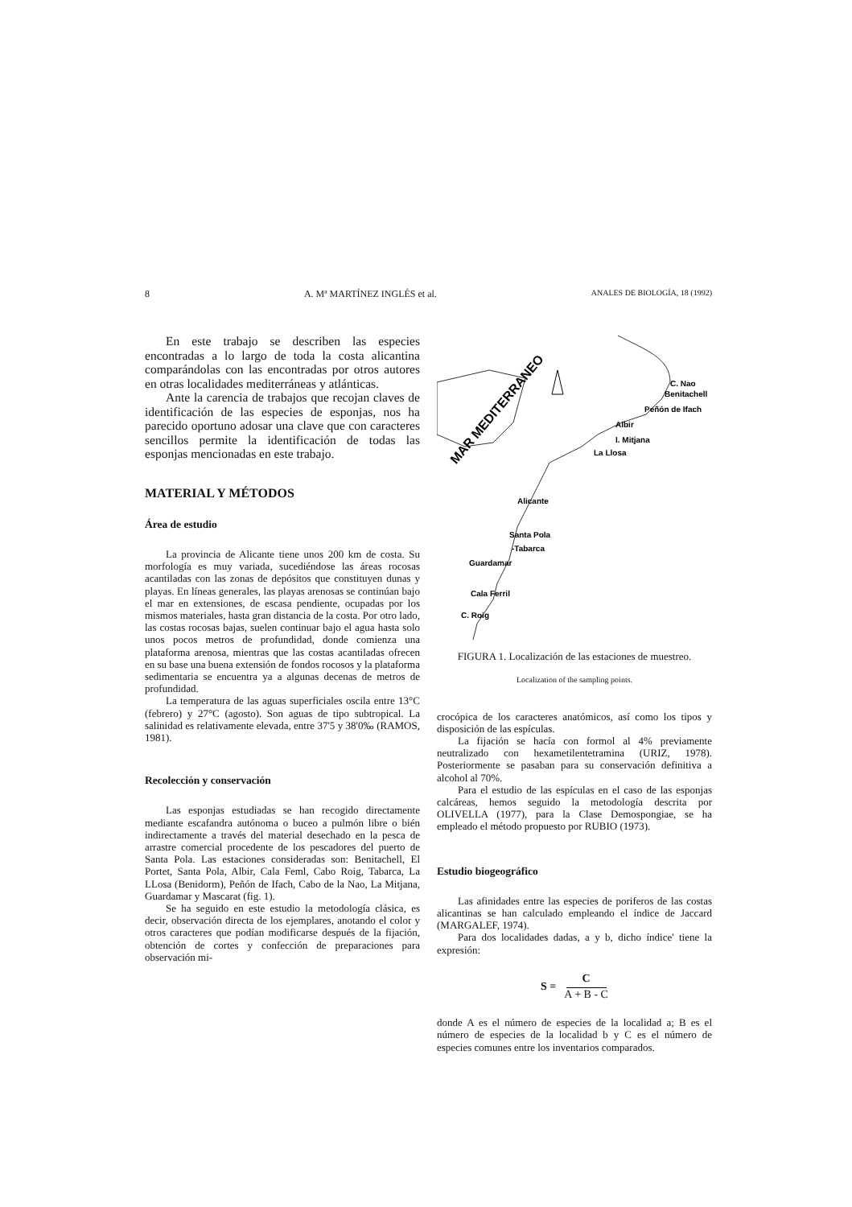8 A. Mª MARTÍNEZ INGLÉS et al. ANALES DE BIOLOGÍA, 18 (1992)
En este trabajo se describen las especies encontradas a lo largo de toda la costa alicantina comparándolas con las encontradas por otros autores en otras localidades mediterráneas y atlánticas.
Ante la carencia de trabajos que recojan claves de identificación de las especies de esponjas, nos ha parecido oportuno adosar una clave que con caracteres sencillos permite la identificación de todas las esponjas mencionadas en este trabajo.
MATERIAL Y MÉTODOS
Área de estudio
La provincia de Alicante tiene unos 200 km de costa. Su morfología es muy variada, sucediéndose las áreas rocosas acantiladas con las zonas de depósitos que constituyen dunas y playas. En líneas generales, las playas arenosas se continúan bajo el mar en extensiones, de escasa pendiente, ocupadas por los mismos materiales, hasta gran distancia de la costa. Por otro lado, las costas rocosas bajas, suelen continuar bajo el agua hasta solo unos pocos metros de profundidad, donde comienza una plataforma arenosa, mientras que las costas acantiladas ofrecen en su base una buena extensión de fondos rocosos y la plataforma sedimentaria se encuentra ya a algunas decenas de metros de profundidad.
La temperatura de las aguas superficiales oscila entre 13°C (febrero) y 27°C (agosto). Son aguas de tipo subtropical. La salinidad es relativamente elevada, entre 37'5 y 38'0‰ (RAMOS, 1981).
Recolección y conservación
Las esponjas estudiadas se han recogido directamente mediante escafandra autónoma o buceo a pulmón libre o bién indirectamente a través del material desechado en la pesca de arrastre comercial procedente de los pescadores del puerto de Santa Pola. Las estaciones consideradas son: Benitachell, El Portet, Santa Pola, Albir, Cala Feml, Cabo Roig, Tabarca, La LLosa (Benidorm), Peñón de Ifach, Cabo de la Nao, La Mitjana, Guardamar y Mascarat (fig. 1).
Se ha seguido en este estudio la metodología clásica, es decir, observación directa de los ejemplares, anotando el color y otros caracteres que podían modificarse después de la fijación, obtención de cortes y confección de preparaciones para observación mi-
MAR MEDITERRANEO
C. Nao
Benitachell
Peñón de Ifach
Albir
I. Mitjana
La Llosa
Alicante
Santa Pola
-Tabarca
Guardamar
Cala Ferril
C. Roig
FIGURA 1. Localización de las estaciones de muestreo.
Localization of the sampling points.
crocópica de los caracteres anatómicos, así como los tipos y disposición de las espículas.
La fijación se hacía con formol al 4% previamente neutralizado con hexametilentetramina (URIZ, 1978). Posteriormente se pasaban para su conservación definitiva a alcohol al 70%.
Para el estudio de las espículas en el caso de las esponjas calcáreas, hemos seguido la metodología descrita por OLIVELLA (1977), para la Clase Demospongiae, se ha empleado el método propuesto por RUBIO (1973).
Estudio biogeográfico
Las afinidades entre las especies de poriferos de las costas alicantinas se han calculado empleando el índice de Jaccard (MARGALEF, 1974).
Para dos localidades dadas, a y b, dicho índice' tiene la expresión:
S = C A + B - C
donde A es el número de especies de la localidad a; B es el número de especies de la localidad b y C es el número de especies comunes entre los inventarios comparados.